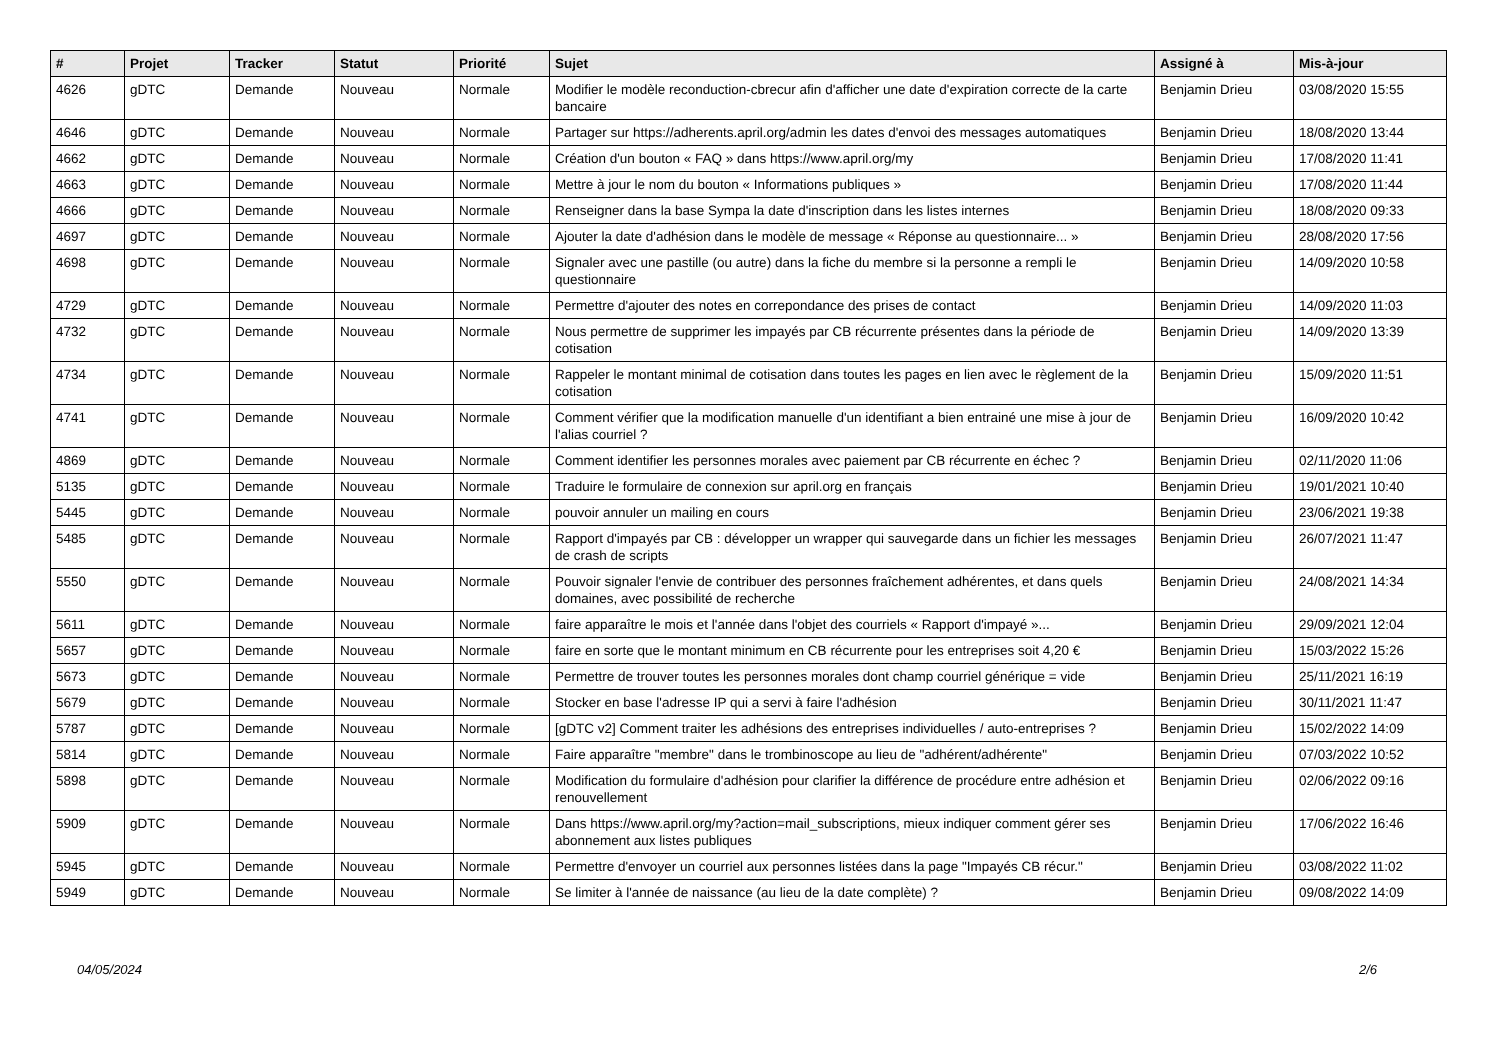| # | Projet | Tracker | Statut | Priorité | Sujet | Assigné à | Mis-à-jour |
| --- | --- | --- | --- | --- | --- | --- | --- |
| 4626 | gDTC | Demande | Nouveau | Normale | Modifier le modèle reconduction-cbrecur afin d'afficher une date d'expiration correcte de la carte bancaire | Benjamin Drieu | 03/08/2020 15:55 |
| 4646 | gDTC | Demande | Nouveau | Normale | Partager sur https://adherents.april.org/admin les dates d'envoi des messages automatiques | Benjamin Drieu | 18/08/2020 13:44 |
| 4662 | gDTC | Demande | Nouveau | Normale | Création d'un bouton « FAQ » dans https://www.april.org/my | Benjamin Drieu | 17/08/2020 11:41 |
| 4663 | gDTC | Demande | Nouveau | Normale | Mettre à jour le nom du bouton « Informations publiques » | Benjamin Drieu | 17/08/2020 11:44 |
| 4666 | gDTC | Demande | Nouveau | Normale | Renseigner dans la base Sympa la date d'inscription dans les listes internes | Benjamin Drieu | 18/08/2020 09:33 |
| 4697 | gDTC | Demande | Nouveau | Normale | Ajouter la date d'adhésion dans le modèle de message « Réponse au questionnaire... » | Benjamin Drieu | 28/08/2020 17:56 |
| 4698 | gDTC | Demande | Nouveau | Normale | Signaler avec une pastille (ou autre) dans la fiche du membre si la personne a rempli le questionnaire | Benjamin Drieu | 14/09/2020 10:58 |
| 4729 | gDTC | Demande | Nouveau | Normale | Permettre d'ajouter des notes en correpondance des prises de contact | Benjamin Drieu | 14/09/2020 11:03 |
| 4732 | gDTC | Demande | Nouveau | Normale | Nous permettre de supprimer les impayés par CB récurrente présentes dans la période de cotisation | Benjamin Drieu | 14/09/2020 13:39 |
| 4734 | gDTC | Demande | Nouveau | Normale | Rappeler le montant minimal de cotisation dans toutes les pages en lien avec le règlement de la cotisation | Benjamin Drieu | 15/09/2020 11:51 |
| 4741 | gDTC | Demande | Nouveau | Normale | Comment vérifier que la modification manuelle d'un identifiant a bien entrainé une mise à jour de l'alias courriel ? | Benjamin Drieu | 16/09/2020 10:42 |
| 4869 | gDTC | Demande | Nouveau | Normale | Comment identifier les personnes morales avec paiement par CB récurrente en échec ? | Benjamin Drieu | 02/11/2020 11:06 |
| 5135 | gDTC | Demande | Nouveau | Normale | Traduire le formulaire de connexion sur april.org en français | Benjamin Drieu | 19/01/2021 10:40 |
| 5445 | gDTC | Demande | Nouveau | Normale | pouvoir annuler un mailing en cours | Benjamin Drieu | 23/06/2021 19:38 |
| 5485 | gDTC | Demande | Nouveau | Normale | Rapport d'impayés par CB : développer un wrapper qui sauvegarde dans un fichier les messages de crash de scripts | Benjamin Drieu | 26/07/2021 11:47 |
| 5550 | gDTC | Demande | Nouveau | Normale | Pouvoir signaler l'envie de contribuer des personnes fraîchement adhérentes, et dans quels domaines, avec possibilité de recherche | Benjamin Drieu | 24/08/2021 14:34 |
| 5611 | gDTC | Demande | Nouveau | Normale | faire apparaître le mois et l'année dans l'objet des courriels « Rapport d'impayé »... | Benjamin Drieu | 29/09/2021 12:04 |
| 5657 | gDTC | Demande | Nouveau | Normale | faire en sorte que le montant minimum en CB récurrente pour les entreprises soit 4,20 € | Benjamin Drieu | 15/03/2022 15:26 |
| 5673 | gDTC | Demande | Nouveau | Normale | Permettre de trouver toutes les personnes morales dont champ courriel générique = vide | Benjamin Drieu | 25/11/2021 16:19 |
| 5679 | gDTC | Demande | Nouveau | Normale | Stocker en base l'adresse IP qui a servi à faire l'adhésion | Benjamin Drieu | 30/11/2021 11:47 |
| 5787 | gDTC | Demande | Nouveau | Normale | [gDTC v2] Comment traiter les adhésions des entreprises individuelles / auto-entreprises ? | Benjamin Drieu | 15/02/2022 14:09 |
| 5814 | gDTC | Demande | Nouveau | Normale | Faire apparaître "membre" dans le trombinoscope au lieu de "adhérent/adhérente" | Benjamin Drieu | 07/03/2022 10:52 |
| 5898 | gDTC | Demande | Nouveau | Normale | Modification du formulaire d'adhésion pour clarifier la différence de procédure entre adhésion et renouvellement | Benjamin Drieu | 02/06/2022 09:16 |
| 5909 | gDTC | Demande | Nouveau | Normale | Dans https://www.april.org/my?action=mail_subscriptions, mieux indiquer comment gérer ses abonnement aux listes publiques | Benjamin Drieu | 17/06/2022 16:46 |
| 5945 | gDTC | Demande | Nouveau | Normale | Permettre d'envoyer un courriel aux personnes listées dans la page "Impayés CB récur." | Benjamin Drieu | 03/08/2022 11:02 |
| 5949 | gDTC | Demande | Nouveau | Normale | Se limiter à l'année de naissance (au lieu de la date complète) ? | Benjamin Drieu | 09/08/2022 14:09 |
04/05/2024 2/6